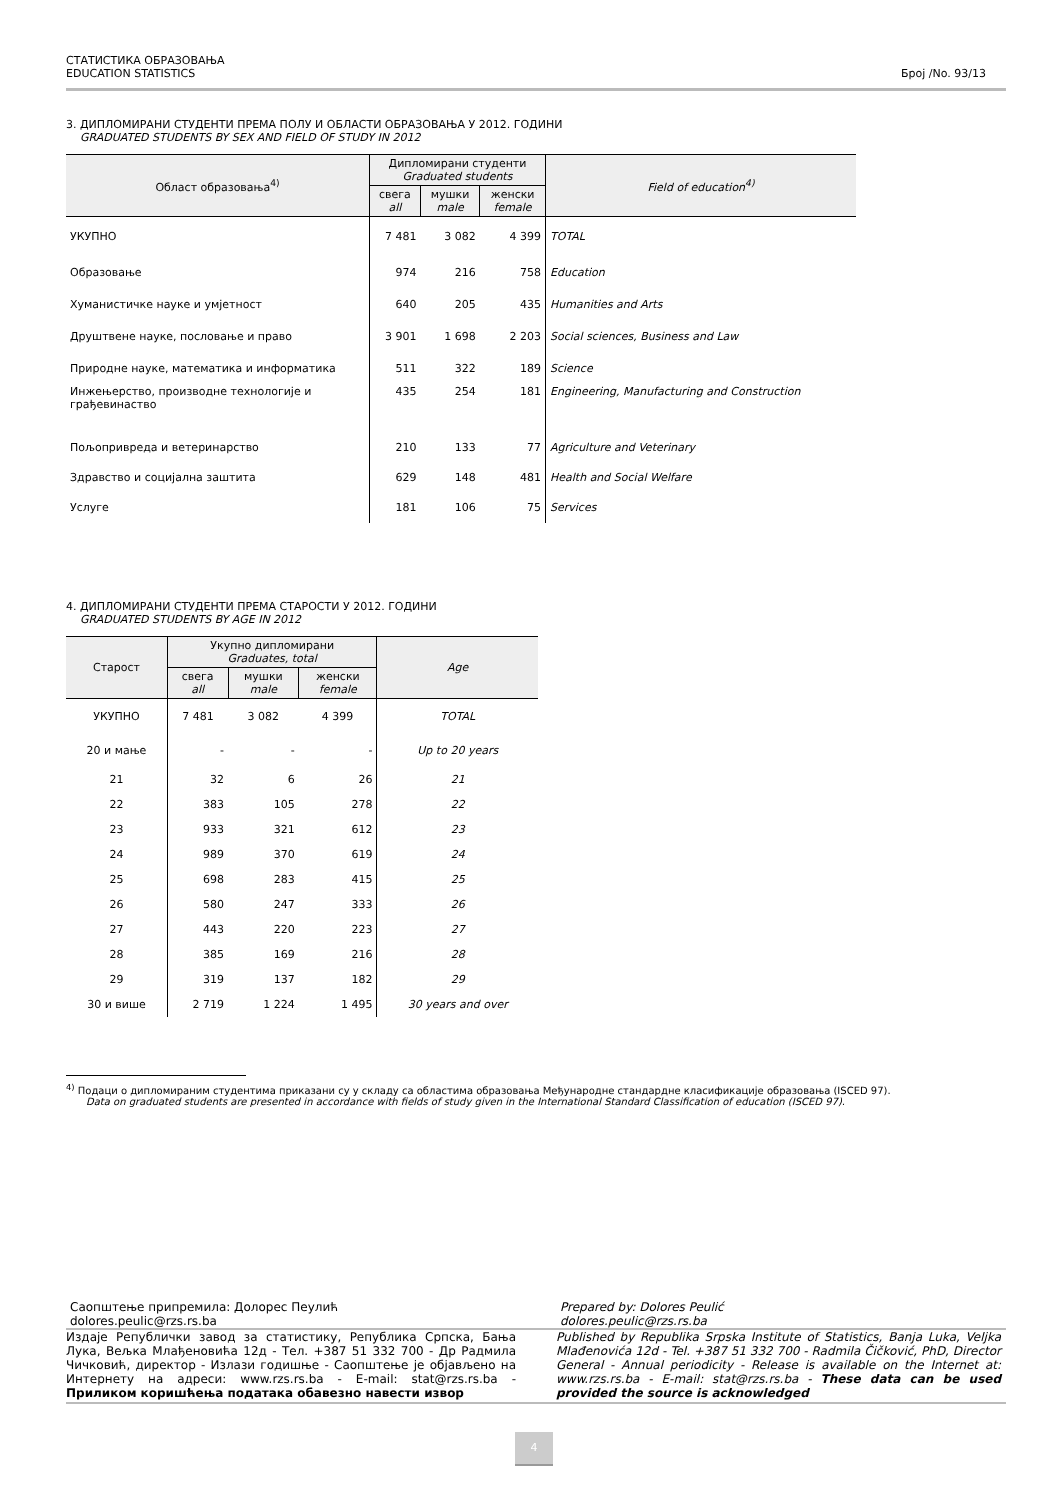СТАТИСТИКА ОБРАЗОВАЊА
EDUCATION STATISTICS
Број /No. 93/13
3. ДИПЛОМИРАНИ СТУДЕНТИ ПРЕМА ПОЛУ И ОБЛАСТИ ОБРАЗОВАЊА У 2012. ГОДИНИ
GRADUATED STUDENTS BY SEX AND FIELD OF STUDY IN 2012
| Област образовања<sup>4)</sup> | Дипломирани студенти Graduated students | | | Field of education<sup>4)</sup> |
| --- | --- | --- | --- | --- |
| | свега all | мушки male | женски female | |
| УКУПНО | 7 481 | 3 082 | 4 399 | TOTAL |
| Образовање | 974 | 216 | 758 | Education |
| Хуманистичке науке и умјетност | 640 | 205 | 435 | Humanities and Arts |
| Друштвене науке, пословање и право | 3 901 | 1 698 | 2 203 | Social sciences, Business and Law |
| Природне науке, математика и информатика | 511 | 322 | 189 | Science |
| Инжењерство, производне технологије и грађевинаство | 435 | 254 | 181 | Engineering, Manufacturing and Construction |
| Пољопривреда и ветеринарство | 210 | 133 | 77 | Agriculture and Veterinary |
| Здравство и социјална заштита | 629 | 148 | 481 | Health and Social Welfare |
| Услуге | 181 | 106 | 75 | Services |
4. ДИПЛОМИРАНИ СТУДЕНТИ ПРЕМА СТАРОСТИ У 2012. ГОДИНИ
GRADUATED STUDENTS BY AGE IN 2012
| Старост | Укупно дипломирани Graduates, total | | | Age |
| --- | --- | --- | --- | --- |
| | свега all | мушки male | женски female | |
| УКУПНО | 7 481 | 3 082 | 4 399 | TOTAL |
| 20 и мање | - | - | - | Up to 20 years |
| 21 | 32 | 6 | 26 | 21 |
| 22 | 383 | 105 | 278 | 22 |
| 23 | 933 | 321 | 612 | 23 |
| 24 | 989 | 370 | 619 | 24 |
| 25 | 698 | 283 | 415 | 25 |
| 26 | 580 | 247 | 333 | 26 |
| 27 | 443 | 220 | 223 | 27 |
| 28 | 385 | 169 | 216 | 28 |
| 29 | 319 | 137 | 182 | 29 |
| 30 и више | 2 719 | 1 224 | 1 495 | 30 years and over |
<sup>4)</sup> Подаци о дипломираним студентима приказани су у складу са областима образовања Међународне стандардне класификације образовања (ISCED 97).
Data on graduated students are presented in accordance with fields of study given in the International Standard Classification of education (ISCED 97).
Саопштење припремила: Долорес Пеулић
dolores.peulic@rzs.rs.ba
Prepared by: Dolores Peulić
dolores.peulic@rzs.rs.ba
Издаје Републички завод за статистику, Република Српска, Бања Лука, Вељка Млађеновића 12д - Тел. +387 51 332 700 - Др Радмила Чичковић, директор - Излази годишње - Саопштење је објављено на Интернету на адреси: www.rzs.rs.ba - E-mail: stat@rzs.rs.ba - Приликом коришћења података обавезно навести извор
Published by Republika Srpska Institute of Statistics, Banja Luka, Veljka Mlađenovića 12d - Tel. +387 51 332 700 - Radmila Čičković, PhD, Director General - Annual periodicity - Release is available on the Internet at: www.rzs.rs.ba - E-mail: stat@rzs.rs.ba - These data can be used provided the source is acknowledged
4